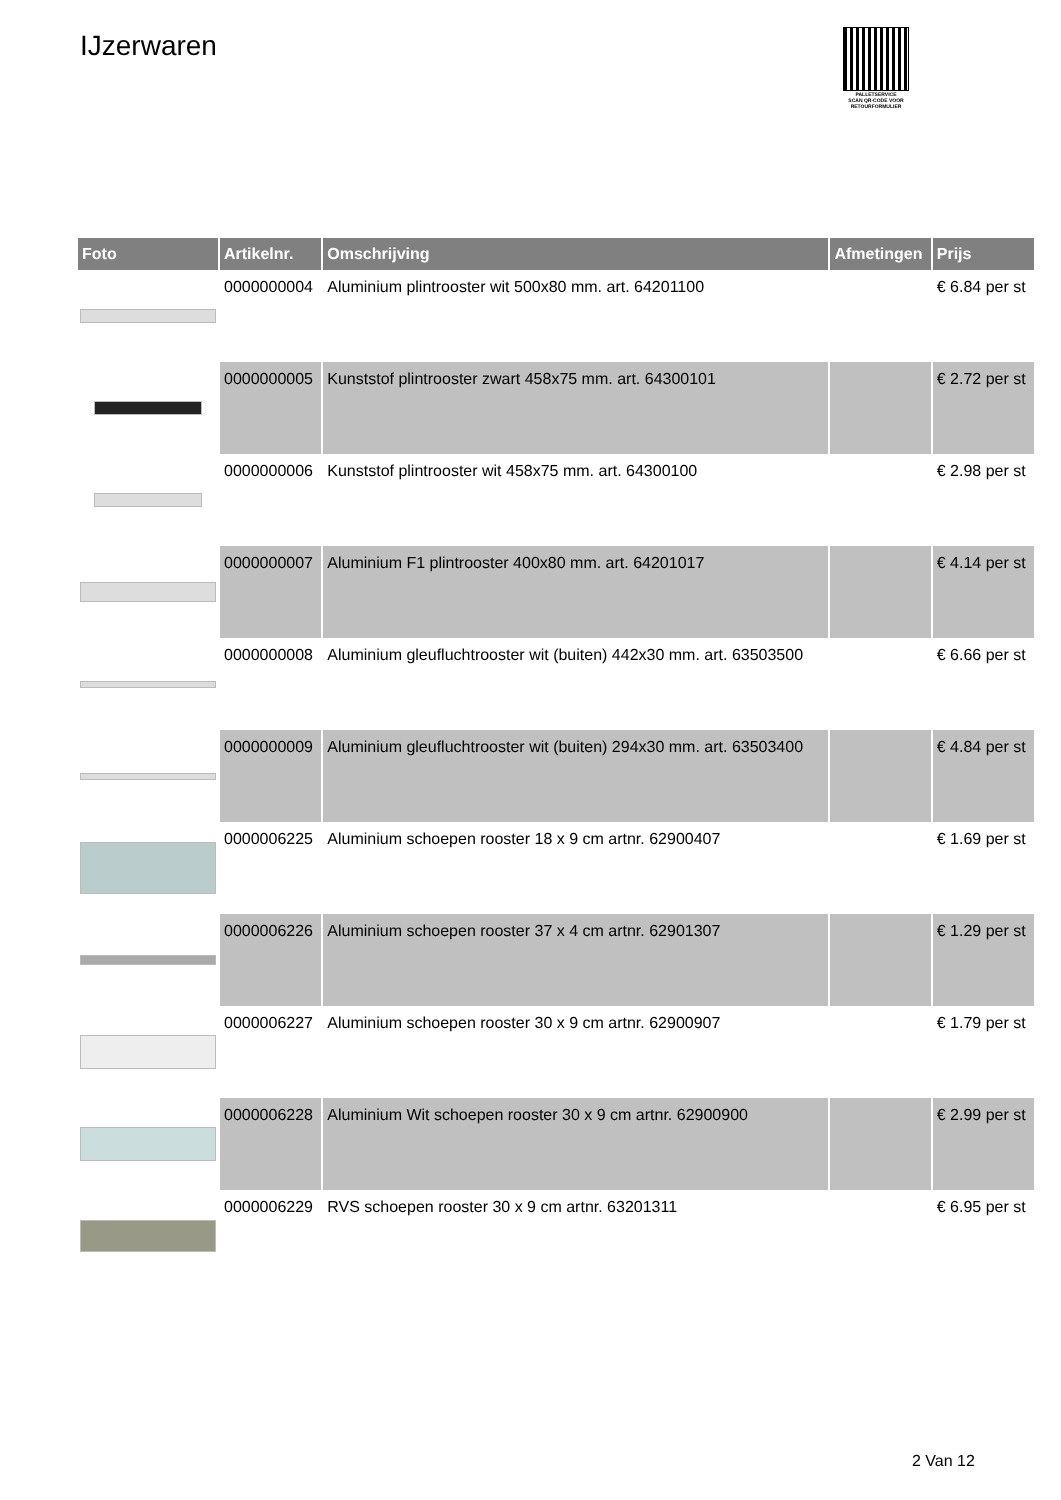IJzerwaren
PALLETSERVICE
SCAN QR-CODE VOOR RETOURFORMULIER
| Foto | Artikelnr. | Omschrijving | Afmetingen | Prijs |
| --- | --- | --- | --- | --- |
| | 0000000004 | Aluminium plintrooster wit 500x80 mm. art. 64201100 | | € 6.84 per st |
| | 0000000005 | Kunststof plintrooster zwart 458x75 mm. art. 64300101 | | € 2.72 per st |
| | 0000000006 | Kunststof plintrooster wit 458x75 mm. art. 64300100 | | € 2.98 per st |
| | 0000000007 | Aluminium F1 plintrooster 400x80 mm. art. 64201017 | | € 4.14 per st |
| | 0000000008 | Aluminium gleufluchtrooster wit (buiten) 442x30 mm. art. 63503500 | | € 6.66 per st |
| | 0000000009 | Aluminium gleufluchtrooster wit (buiten) 294x30 mm. art. 63503400 | | € 4.84 per st |
| | 0000006225 | Aluminium schoepen rooster 18 x 9 cm artnr. 62900407 | | € 1.69 per st |
| | 0000006226 | Aluminium schoepen rooster 37 x 4 cm artnr. 62901307 | | € 1.29 per st |
| | 0000006227 | Aluminium schoepen rooster 30 x 9 cm artnr. 62900907 | | € 1.79 per st |
| | 0000006228 | Aluminium Wit schoepen rooster 30 x 9 cm artnr. 62900900 | | € 2.99 per st |
| | 0000006229 | RVS schoepen rooster 30 x 9 cm artnr. 63201311 | | € 6.95 per st |
2 Van 12